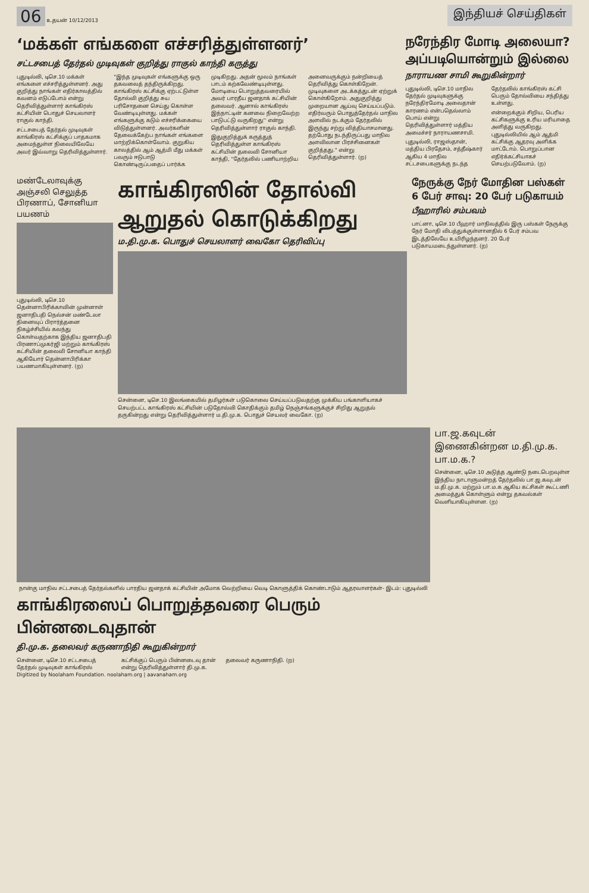06 உதயன் 10/12/2013
இந்தியச் செய்திகள்
‘மக்கள் எங்களை எச்சரித்துள்ளனர்’
சட்டசபைத் தேர்தல் முடிவுகள் குறித்து ராகுல் காந்தி கருத்து
புதுடில்லி, டிசெ.10 மக்கள் எங்களை எச்சரித்துள்ளனர். அது குறித்து நாங்கள் எதிர்காலத்தில் கவனம் எடுப்போம் என்று தெரிவித்துள்ளார் காங்கிரஸ் கட்சியின் பொதுச் செயலாளர் ராகுல் காந்தி.
சட்டசபைத் தேர்தல் முடிவுகள் காங்கிரஸ் கட்சிக்குப் பாதகமாக அமைந்துள்ள நிலையிலேயே அவர் இவ்வாறு தெரிவித்துள்ளார்.
"இந்த முடிவுகள் எங்களுக்கு ஒரு தகவலைத் தந்திருக்கிறது. காங்கிரஸ் கட்சிக்கு ஏற்பட்டுள்ள தோல்வி குறித்து சுய பரிசோதனை செய்து கொள்ள வேண்டியுள்ளது. மக்கள் எங்களுக்கு கடும் எச்சரிக்கையை விடுத்துள்ளனர். அவர்களின் தேவைக்கேற்ப நாங்கள் எங்களை மாற்றிக்கொள்வோம். குறுகிய காலத்தில் ஆம் ஆத்மி மீது மக்கள் பலரும் ஈடுபாடு கொண்டிருப்பதைப் பார்க்க முடிகிறது. அதன் மூலம் நாங்கள் பாடம் கற்கவேண்டியுள்ளது. மோடியை பொறுத்தவரையில் அவர் பாரதீய ஜனதாக் கட்சியின் தலைவர். ஆனால் காங்கிரஸ் இந்நாட்டின் கனவை நிறைவேற்ற பாடுபட்டு வருகிறது'' என்று தெரிவித்துள்ளார் ராகுல் காந்தி.
இதுகுறித்துக் கருத்துத் தெரிவித்துள்ள காங்கிரஸ் கட்சியின் தலைவி சோனியா காந்தி, "தேர்தலில் பணியாற்றிய அனைவருக்கும் நன்றியைத் தெரிவித்து கொள்கிறேன். முடிவுகளை அடக்கத்துடன் ஏற்றுக் கொள்கிறோம். அதுகுறித்து முறையான ஆய்வு செய்யப்படும். எதிர்வரும் பொதுத்தேர்தல் மாநில அளவில் நடக்கும் தேர்தலில் இருந்து சற்று வித்தியாசமானது. தற்போது நடந்திருப்பது மாநில அளவிலான பிரச்சினைகள் குறித்தது." என்று தெரிவித்துள்ளார். (ற)
நரேந்திர மோடி அலையா? அப்படியொன்றும் இல்லை
நாராயண சாமி கூறுகின்றார்
புதுடில்லி, டிசெ.10 மாநில தேர்தல் முடிவுகளுக்கு நரேந்திரமோடி அலைதான் காரணம் என்பதெல்லாம் பொய் என்று தெரிவித்துள்ளார் மத்திய அமைச்சர் நாராயணசாமி.
புதுடில்லி, ராஜஸ்தான், மத்திய பிரதேசம், சத்தீஷ்கார் ஆகிய 4 மாநில சட்டசபைகளுக்கு நடந்த தேர்தலில் காங்கிரஸ் கட்சி பெரும் தோல்வியை சந்தித்து உள்ளது.
என்றைக்கும் சிறிய, பெரிய கட்சிகளுக்கு உரிய மரியாதை அளித்து வருகிறது. புதுடில்லியில் ஆம் ஆத்மி கட்சிக்கு ஆதரவு அளிக்க மாட்டோம். பொறுப்பான எதிர்க்கட்சியாகச் செயற்படுவோம். (ற)
மண்டேலாவுக்கு அஞ்சலி செலுத்த பிரணாப், சோனியா பயணம்
புதுடில்லி, டிசெ.10 தென்னாபிரிக்காவின் முன்னாள் ஜனாதிபதி நெல்சன் மண்டேலா நினைவுப் பிரார்த்தனை நிகழ்ச்சியில் கலந்து கொள்வதற்காக இந்திய ஜனாதிபதி பிரணாப்முகர்ஜி மற்றும் காங்கிரஸ் கட்சியின் தலைவி சோனியா காந்தி ஆகியோர் தென்னாபிரிக்கா பயணமாகியுள்ளனர். (ற)
காங்கிரஸின் தோல்வி ஆறுதல் கொடுக்கிறது
ம.தி.மு.க. பொதுச் செயலாளர் வைகோ தெரிவிப்பு
சென்னை, டிசெ.10 இலங்கையில் தமிழர்கள் படுகொலை செய்யப்படுவதற்கு முக்கிய பங்காளியாகச் செயற்பட்ட காங்கிரஸ் கட்சியின் படுதோல்வி கொதிக்கும் தமிழ் நெஞ்சங்களுக்குச் சிறிது ஆறுதல் தருகின்றது என்று தெரிவித்துள்ளார் ம.தி.மு.க. பொதுச் செயலர் வைகோ. (ற)
நேருக்கு நேர் மோதின பஸ்கள் 6 பேர் சாவு: 20 பேர் படுகாயம்
பீஹாரில் சம்பவம்
பாட்னா, டிசெ.10 பீஹார் மாநிலத்தில் இரு பஸ்கள் நேருக்கு நேர் மோதி விபத்துக்குள்ளானதில் 6 பேர் சம்பவ இடத்திலேயே உயிரிழந்தனர். 20 பேர் படுகாயமடைந்துள்ளனர். (ற)
நான்கு மாநில சட்டசபைத் தேர்தல்களில் பாரதிய ஜனதாக் கட்சியின் அமோக வெற்றியை வெடி கொளுத்திக் கொண்டாடும் ஆதரவாளர்கள்- இடம்: புதுடில்லி
காங்கிரஸைப் பொறுத்தவரை பெரும் பின்னடைவுதான்
தி.மு.க. தலைவர் கருணாநிதி கூறுகின்றார்
சென்னை, டிசெ.10 சட்டசபைத் தேர்தல் முடிவுகள் காங்கிரஸ் கட்சிக்குப் பெரும் பின்னடைவு தான் என்று தெரிவித்துள்ளார் தி.மு.க. தலைவர் கருணாநிதி. (ற)
Digitized by Noolaham Foundation. noolaham.org | aavanaham.org
பா.ஜ.கவுடன் இணைகின்றன ம.தி.மு.க. பா.ம.க.?
சென்னை, டிசெ.10 அடுத்த ஆண்டு நடைபெறவுள்ள இந்திய நாடாளுமன்றத் தேர்தலில் பா.ஜ.கவுடன் ம.தி.மு.க. மற்றும் பா.ம.க ஆகிய கட்சிகள் கூட்டணி அமைத்துக் கொள்ளும் என்று தகவல்கள் வெளியாகியுள்ளன. (ற)